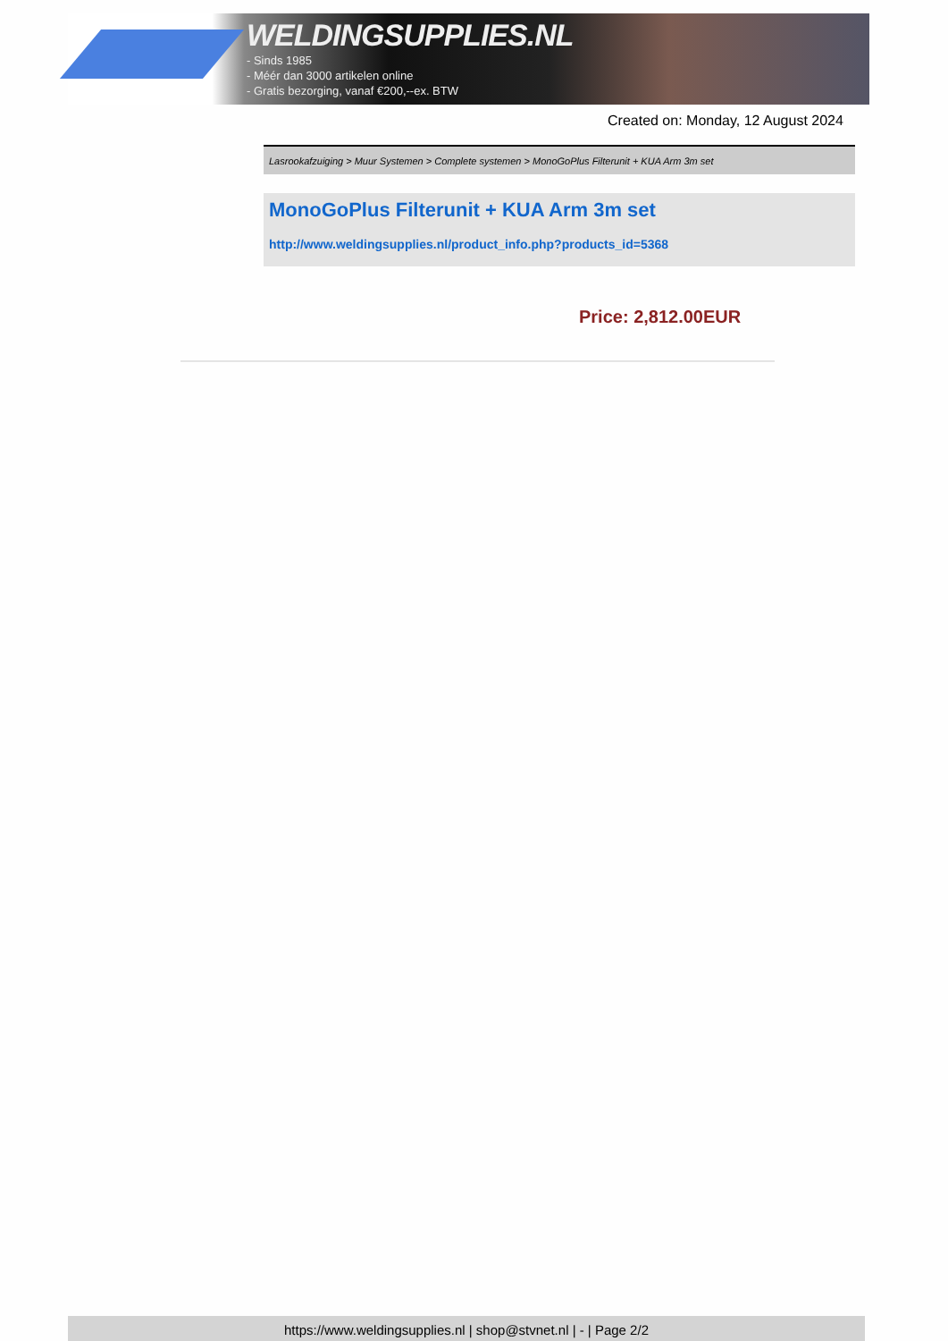WELDINGSUPPLIES.NL
- Sinds 1985
- Méér dan 3000 artikelen online
- Gratis bezorging, vanaf €200,--ex. BTW
Created on: Monday, 12 August 2024
Lasrookafzuiging > Muur Systemen > Complete systemen > MonoGoPlus Filterunit + KUA Arm 3m set
MonoGoPlus Filterunit + KUA Arm 3m set
http://www.weldingsupplies.nl/product_info.php?products_id=5368
Price: 2,812.00EUR
https://www.weldingsupplies.nl | shop@stvnet.nl | - | Page 2/2